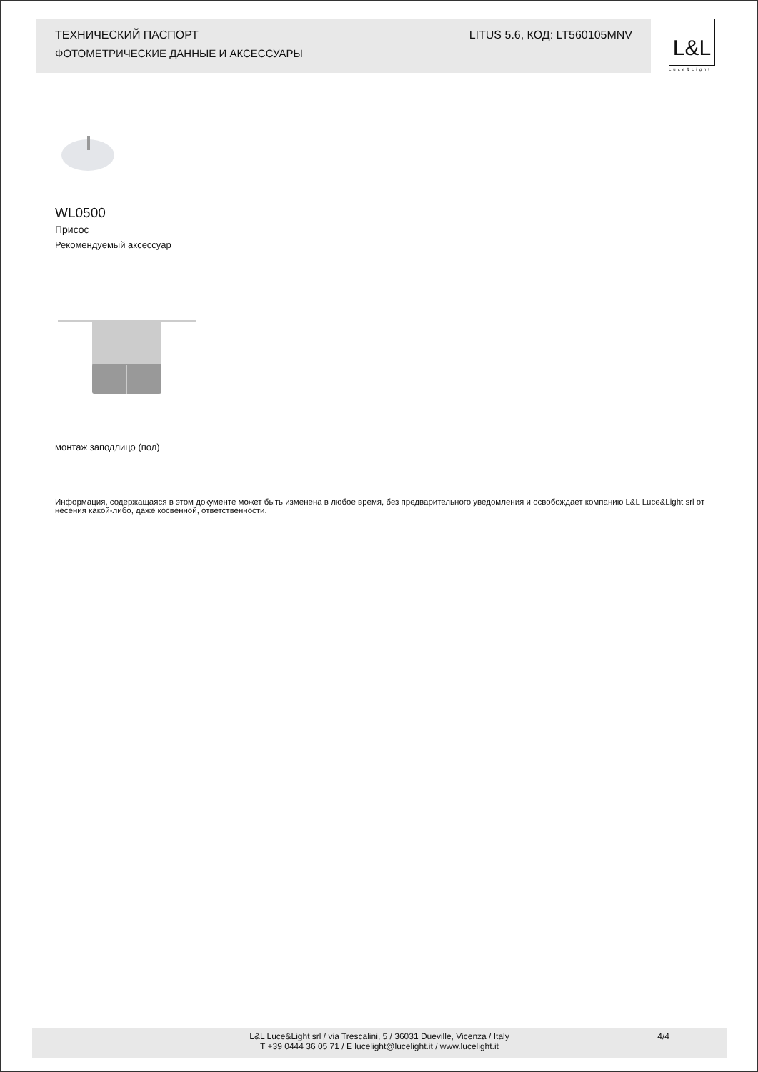ТЕХНИЧЕСКИЙ ПАСПОРТ LITUS 5.6, КОД: LT560105MNV
ФОТОМЕТРИЧЕСКИЕ ДАННЫЕ И АКСЕССУАРЫ
L&L
Luce&Light
WL0500
Присос
Рекомендуемый аксессуар
монтаж заподлицо (пол)
Информация, содержащаяся в этом документе может быть изменена в любое время, без предварительного уведомления и освобождает компанию L&L Luce&Light srl от несения какой-либо, даже косвенной, ответственности.
L&L Luce&Light srl / via Trescalini, 5 / 36031 Dueville, Vicenza / Italy 4/4
T +39 0444 36 05 71 / E lucelight@lucelight.it / www.lucelight.it